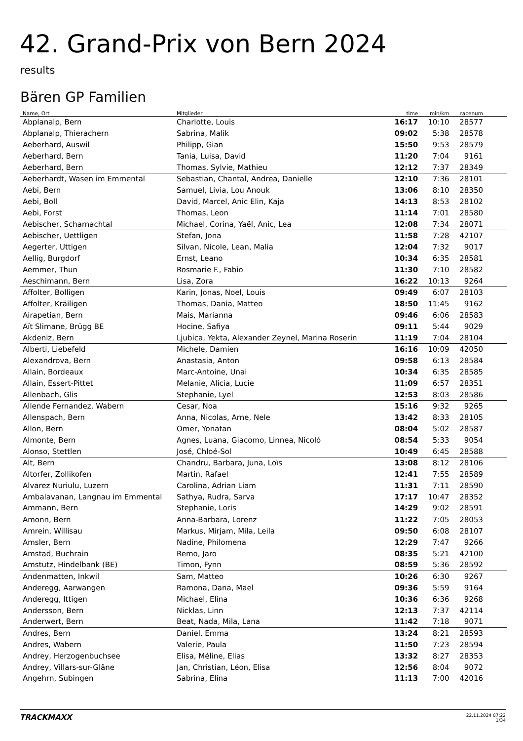42. Grand-Prix von Bern 2024
results
Bären GP Familien
| Name, Ort | Mitglieder | time | min/km | racenum | |
| --- | --- | --- | --- | --- | --- |
| Abplanalp, Bern | Charlotte, Louis | 16:17 | 10:10 | 28577 | |
| Abplanalp, Thierachern | Sabrina, Malik | 09:02 | 5:38 | 28578 | |
| Aeberhard, Auswil | Philipp, Gian | 15:50 | 9:53 | 28579 | |
| Aeberhard, Bern | Tania, Luisa, David | 11:20 | 7:04 | 9161 | |
| Aeberhard, Bern | Thomas, Sylvie, Mathieu | 12:12 | 7:37 | 28349 | |
| Aeberhardt, Wasen im Emmental | Sebastian, Chantal, Andrea, Danielle | 12:10 | 7:36 | 28101 | |
| Aebi, Bern | Samuel, Livia, Lou Anouk | 13:06 | 8:10 | 28350 | |
| Aebi, Boll | David, Marcel, Anic Elin, Kaja | 14:13 | 8:53 | 28102 | |
| Aebi, Forst | Thomas, Leon | 11:14 | 7:01 | 28580 | |
| Aebischer, Scharnachtal | Michael, Corina, Yaël, Anic, Lea | 12:08 | 7:34 | 28071 | |
| Aebischer, Uettligen | Stefan, Jona | 11:58 | 7:28 | 42107 | |
| Aegerter, Uttigen | Silvan, Nicole, Lean, Malia | 12:04 | 7:32 | 9017 | |
| Aellig, Burgdorf | Ernst, Leano | 10:34 | 6:35 | 28581 | |
| Aemmer, Thun | Rosmarie F., Fabio | 11:30 | 7:10 | 28582 | |
| Aeschimann, Bern | Lisa, Zora | 16:22 | 10:13 | 9264 | |
| Affolter, Bolligen | Karin, Jonas, Noel, Louis | 09:49 | 6:07 | 28103 | |
| Affolter, Kräiligen | Thomas, Dania, Matteo | 18:50 | 11:45 | 9162 | |
| Airapetian, Bern | Mais, Marianna | 09:46 | 6:06 | 28583 | |
| Aït Slimane, Brügg BE | Hocine, Safiya | 09:11 | 5:44 | 9029 | |
| Akdeniz, Bern | Ljubica, Yekta, Alexander Zeynel, Marina Roserin | 11:19 | 7:04 | 28104 | |
| Alberti, Liebefeld | Michele, Damien | 16:16 | 10:09 | 42050 | |
| Alexandrova, Bern | Anastasia, Anton | 09:58 | 6:13 | 28584 | |
| Allain, Bordeaux | Marc-Antoine, Unai | 10:34 | 6:35 | 28585 | |
| Allain, Essert-Pittet | Melanie, Alicia, Lucie | 11:09 | 6:57 | 28351 | |
| Allenbach, Glis | Stephanie, Lyel | 12:53 | 8:03 | 28586 | |
| Allende Fernandez, Wabern | Cesar, Noa | 15:16 | 9:32 | 9265 | |
| Allenspach, Bern | Anna, Nicolas, Arne, Nele | 13:42 | 8:33 | 28105 | |
| Allon, Bern | Omer, Yonatan | 08:04 | 5:02 | 28587 | |
| Almonte, Bern | Agnes, Luana, Giacomo, Linnea, Nicoló | 08:54 | 5:33 | 9054 | |
| Alonso, Stettlen | José, Chloé-Sol | 10:49 | 6:45 | 28588 | |
| Alt, Bern | Chandru, Barbara, Juna, Loïs | 13:08 | 8:12 | 28106 | |
| Altorfer, Zollikofen | Martin, Rafael | 12:41 | 7:55 | 28589 | |
| Alvarez Nuriulu, Luzern | Carolina, Adrian Liam | 11:31 | 7:11 | 28590 | |
| Ambalavanan, Langnau im Emmental | Sathya, Rudra, Sarva | 17:17 | 10:47 | 28352 | |
| Ammann, Bern | Stephanie, Loris | 14:29 | 9:02 | 28591 | |
| Amonn, Bern | Anna-Barbara, Lorenz | 11:22 | 7:05 | 28053 | |
| Amrein, Willisau | Markus, Mirjam, Mila, Leila | 09:50 | 6:08 | 28107 | |
| Amsler, Bern | Nadine, Philomena | 12:29 | 7:47 | 9266 | |
| Amstad, Buchrain | Remo, Jaro | 08:35 | 5:21 | 42100 | |
| Amstutz, Hindelbank (BE) | Timon, Fynn | 08:59 | 5:36 | 28592 | |
| Andenmatten, Inkwil | Sam, Matteo | 10:26 | 6:30 | 9267 | |
| Anderegg, Aarwangen | Ramona, Dana, Mael | 09:36 | 5:59 | 9164 | |
| Anderegg, Ittigen | Michael, Elina | 10:36 | 6:36 | 9268 | |
| Andersson, Bern | Nicklas, Linn | 12:13 | 7:37 | 42114 | |
| Anderwert, Bern | Beat, Nada, Mila, Lana | 11:42 | 7:18 | 9071 | |
| Andres, Bern | Daniel, Emma | 13:24 | 8:21 | 28593 | |
| Andres, Wabern | Valerie, Paula | 11:50 | 7:23 | 28594 | |
| Andrey, Herzogenbuchsee | Elisa, Méline, Elias | 13:32 | 8:27 | 28353 | |
| Andrey, Villars-sur-Glâne | Jan, Christian, Léon, Elisa | 12:56 | 8:04 | 9072 | |
| Angehrn, Subingen | Sabrina, Elina | 11:13 | 7:00 | 42016 | |
TRACKMAXX
22.11.2024 07:22
1/34